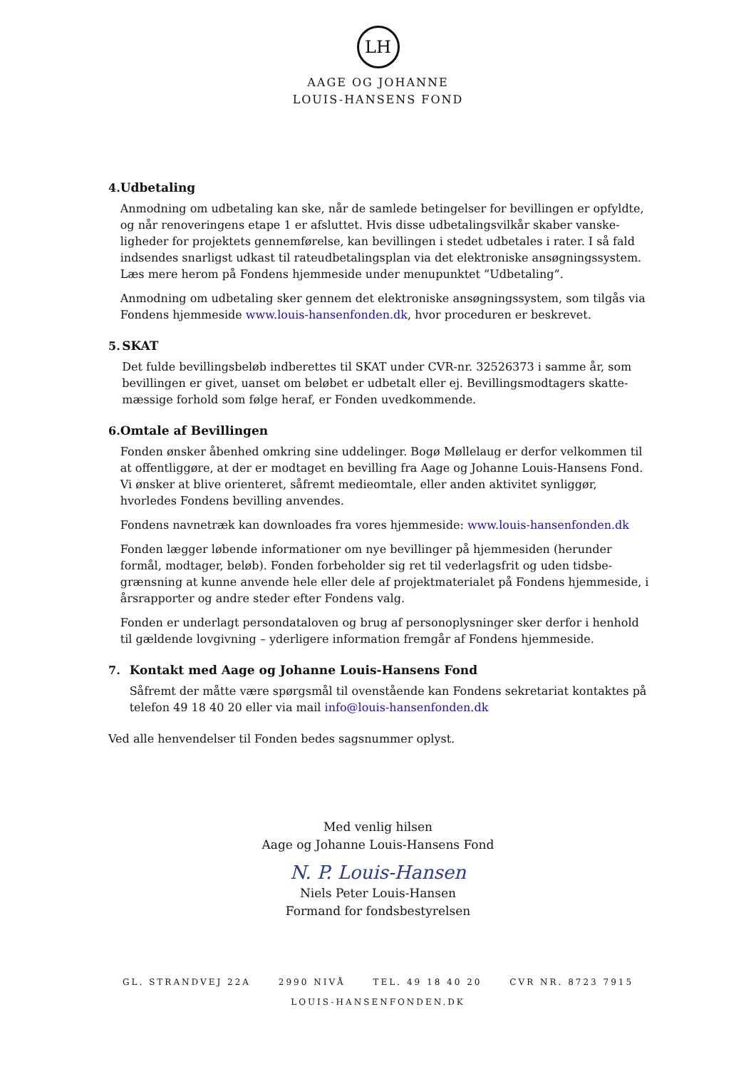LH
AAGE OG JOHANNE
LOUIS-HANSENS FOND
4. Udbetaling
Anmodning om udbetaling kan ske, når de samlede betingelser for bevillingen er opfyldte, og når renoveringens etape 1 er afsluttet. Hvis disse udbetalingsvilkår skaber vanske-ligheder for projektets gennemførelse, kan bevillingen i stedet udbetales i rater. I så fald indsendes snarligst udkast til rateudbetalingsplan via det elektroniske ansøgningssystem. Læs mere herom på Fondens hjemmeside under menupunktet ”Udbetaling”.
Anmodning om udbetaling sker gennem det elektroniske ansøgningssystem, som tilgås via Fondens hjemmeside www.louis-hansenfonden.dk, hvor proceduren er beskrevet.
5. SKAT
Det fulde bevillingsbeløb indberettes til SKAT under CVR-nr. 32526373 i samme år, som bevillingen er givet, uanset om beløbet er udbetalt eller ej. Bevillingsmodtagers skatte-mæssige forhold som følge heraf, er Fonden uvedkommende.
6. Omtale af Bevillingen
Fonden ønsker åbenhed omkring sine uddelinger. Bogø Møllelaug er derfor velkommen til at offentliggøre, at der er modtaget en bevilling fra Aage og Johanne Louis-Hansens Fond. Vi ønsker at blive orienteret, såfremt medieomtale, eller anden aktivitet synliggør, hvorledes Fondens bevilling anvendes.
Fondens navnetræk kan downloades fra vores hjemmeside: www.louis-hansenfonden.dk
Fonden lægger løbende informationer om nye bevillinger på hjemmesiden (herunder formål, modtager, beløb). Fonden forbeholder sig ret til vederlagsfrit og uden tidsbe-grænsning at kunne anvende hele eller dele af projektmaterialet på Fondens hjemmeside, i årsrapporter og andre steder efter Fondens valg.
Fonden er underlagt persondataloven og brug af personoplysninger sker derfor i henhold til gældende lovgivning – yderligere information fremgår af Fondens hjemmeside.
7. Kontakt med Aage og Johanne Louis-Hansens Fond
Såfremt der måtte være spørgsmål til ovenstående kan Fondens sekretariat kontaktes på telefon 49 18 40 20 eller via mail info@louis-hansenfonden.dk
Ved alle henvendelser til Fonden bedes sagsnummer oplyst.
Med venlig hilsen
Aage og Johanne Louis-Hansens Fond
N. P. Louis-Hansen
Niels Peter Louis-Hansen
Formand for fondsbestyrelsen
GL. STRANDVEJ 22A 2990 NIVÅ TEL. 49 18 40 20 CVR NR. 8723 7915
LOUIS-HANSENFONDEN.DK